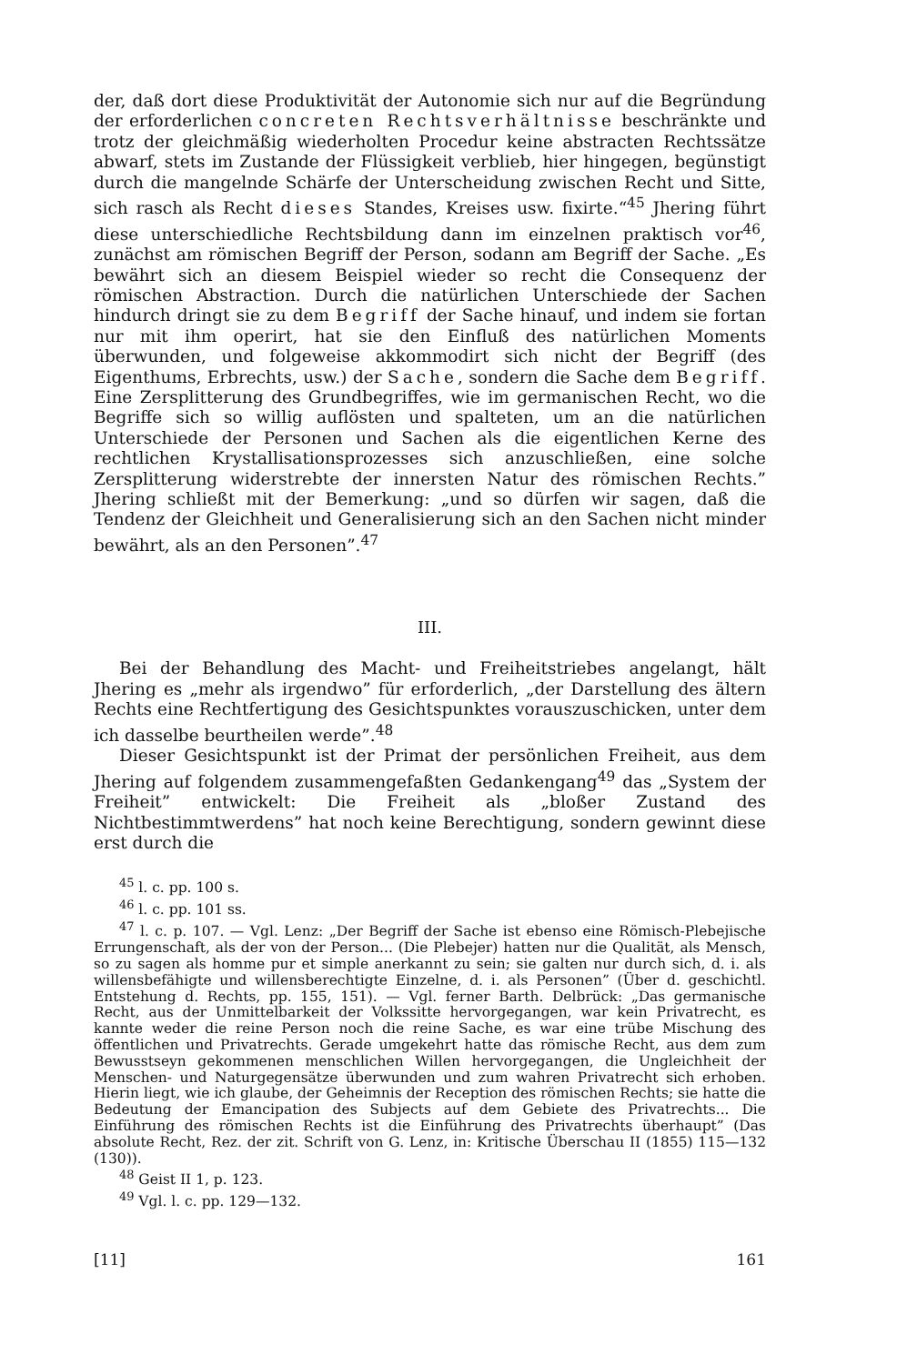der, daß dort diese Produktivität der Autonomie sich nur auf die Begründung der erforderlichen concreten Rechtsverhältnisse beschränkte und trotz der gleichmäßig wiederholten Procedur keine abstracten Rechtssätze abwarf, stets im Zustande der Flüssigkeit verblieb, hier hingegen, begünstigt durch die mangelnde Schärfe der Unterscheidung zwischen Recht und Sitte, sich rasch als Recht dieses Standes, Kreises usw. fixirte.“<sup>45</sup> Jhering führt diese unterschiedliche Rechtsbildung dann im einzelnen praktisch vor<sup>46</sup>, zunächst am römischen Begriff der Person, sodann am Begriff der Sache. „Es bewährt sich an diesem Beispiel wieder so recht die Consequenz der römischen Abstraction. Durch die natürlichen Unterschiede der Sachen hindurch dringt sie zu dem Begriff der Sache hinauf, und indem sie fortan nur mit ihm operirt, hat sie den Einfluß des natürlichen Moments überwunden, und folgeweise akkommodirt sich nicht der Begriff (des Eigenthums, Erbrechts, usw.) der Sache, sondern die Sache dem Begriff. Eine Zersplitterung des Grundbegriffes, wie im germanischen Recht, wo die Begriffe sich so willig auflösten und spalteten, um an die natürlichen Unterschiede der Personen und Sachen als die eigentlichen Kerne des rechtlichen Krystallisationsprozesses sich anzuschließen, eine solche Zersplitterung widerstrebte der innersten Natur des römischen Rechts.” Jhering schließt mit der Bemerkung: „und so dürfen wir sagen, daß die Tendenz der Gleichheit und Generalisierung sich an den Sachen nicht minder bewährt, als an den Personen”.<sup>47</sup>
III.
Bei der Behandlung des Macht- und Freiheitstriebes angelangt, hält Jhering es „mehr als irgendwo” für erforderlich, „der Darstellung des ältern Rechts eine Rechtfertigung des Gesichtspunktes vorauszuschicken, unter dem ich dasselbe beurtheilen werde”.<sup>48</sup>
Dieser Gesichtspunkt ist der Primat der persönlichen Freiheit, aus dem Jhering auf folgendem zusammengefaßten Gedankengang<sup>49</sup> das „System der Freiheit” entwickelt: Die Freiheit als „bloßer Zustand des Nichtbestimmtwerdens” hat noch keine Berechtigung, sondern gewinnt diese erst durch die
<sup>45</sup> l. c. pp. 100 s.
<sup>46</sup> l. c. pp. 101 ss.
<sup>47</sup> l. c. p. 107. — Vgl. Lenz: „Der Begriff der Sache ist ebenso eine Römisch-Plebejische Errungenschaft, als der von der Person... (Die Plebejer) hatten nur die Qualität, als Mensch, so zu sagen als homme pur et simple anerkannt zu sein; sie galten nur durch sich, d. i. als willensbefähigte und willensberechtigte Einzelne, d. i. als Personen” (Über d. geschichtl. Entstehung d. Rechts, pp. 155, 151). — Vgl. ferner Barth. Delbrück: „Das germanische Recht, aus der Unmittelbarkeit der Volkssitte hervorgegangen, war kein Privatrecht, es kannte weder die reine Person noch die reine Sache, es war eine trübe Mischung des öffentlichen und Privatrechts. Gerade umgekehrt hatte das römische Recht, aus dem zum Bewusstseyn gekommenen menschlichen Willen hervorgegangen, die Ungleichheit der Menschen- und Naturgegensätze überwunden und zum wahren Privatrecht sich erhoben. Hierin liegt, wie ich glaube, der Geheimnis der Reception des römischen Rechts; sie hatte die Bedeutung der Emancipation des Subjects auf dem Gebiete des Privatrechts... Die Einführung des römischen Rechts ist die Einführung des Privatrechts überhaupt” (Das absolute Recht, Rez. der zit. Schrift von G. Lenz, in: Kritische Überschau II (1855) 115—132 (130)).
<sup>48</sup> Geist II 1, p. 123.
<sup>49</sup> Vgl. l. c. pp. 129—132.
[11] 161